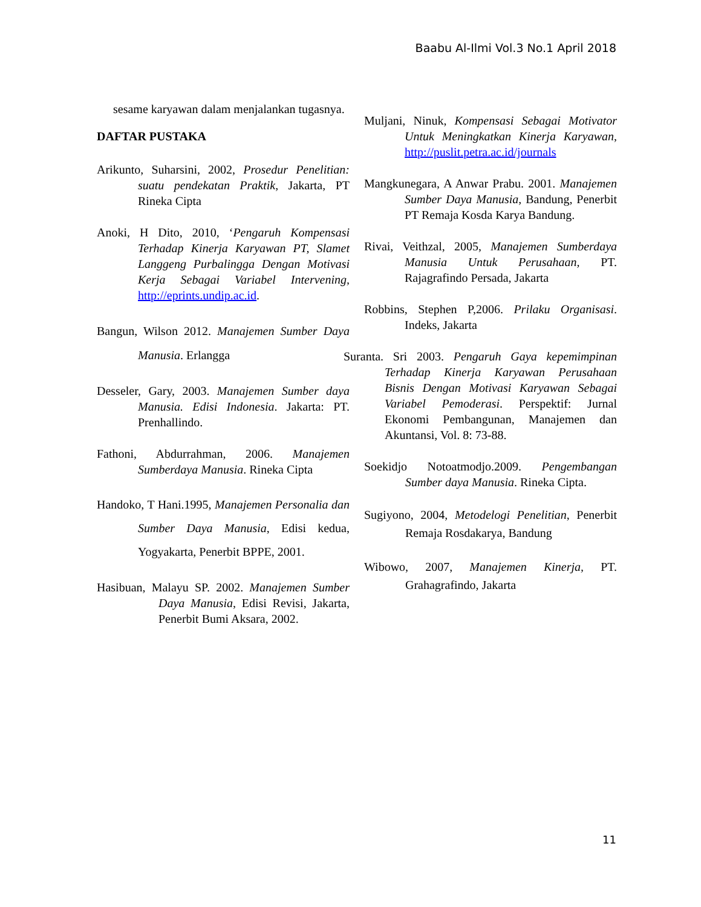Baabu Al-Ilmi Vol.3 No.1 April 2018
sesame karyawan dalam menjalankan tugasnya.
DAFTAR PUSTAKA
Arikunto, Suharsini, 2002, Prosedur Penelitian: suatu pendekatan Praktik, Jakarta, PT Rineka Cipta
Anoki, H Dito, 2010, ‘Pengaruh Kompensasi Terhadap Kinerja Karyawan PT, Slamet Langgeng Purbalingga Dengan Motivasi Kerja Sebagai Variabel Intervening, http://eprints.undip.ac.id.
Bangun, Wilson 2012. Manajemen Sumber Daya Manusia. Erlangga
Desseler, Gary, 2003. Manajemen Sumber daya Manusia. Edisi Indonesia. Jakarta: PT. Prenhallindo.
Fathoni, Abdurrahman, 2006. Manajemen Sumberdaya Manusia. Rineka Cipta
Handoko, T Hani.1995, Manajemen Personalia dan Sumber Daya Manusia, Edisi kedua, Yogyakarta, Penerbit BPPE, 2001.
Hasibuan, Malayu SP. 2002. Manajemen Sumber Daya Manusia, Edisi Revisi, Jakarta, Penerbit Bumi Aksara, 2002.
Muljani, Ninuk, Kompensasi Sebagai Motivator Untuk Meningkatkan Kinerja Karyawan, http://puslit.petra.ac.id/journals
Mangkunegara, A Anwar Prabu. 2001. Manajemen Sumber Daya Manusia, Bandung, Penerbit PT Remaja Kosda Karya Bandung.
Rivai, Veithzal, 2005, Manajemen Sumberdaya Manusia Untuk Perusahaan, PT. Rajagrafindo Persada, Jakarta
Robbins, Stephen P,2006. Prilaku Organisasi. Indeks, Jakarta
Suranta. Sri 2003. Pengaruh Gaya kepemimpinan Terhadap Kinerja Karyawan Perusahaan Bisnis Dengan Motivasi Karyawan Sebagai Variabel Pemoderasi. Perspektif: Jurnal Ekonomi Pembangunan, Manajemen dan Akuntansi, Vol. 8: 73-88.
Soekidjo Notoatmodjo.2009. Pengembangan Sumber daya Manusia. Rineka Cipta.
Sugiyono, 2004, Metodelogi Penelitian, Penerbit Remaja Rosdakarya, Bandung
Wibowo, 2007, Manajemen Kinerja, PT. Grahagrafindo, Jakarta
11